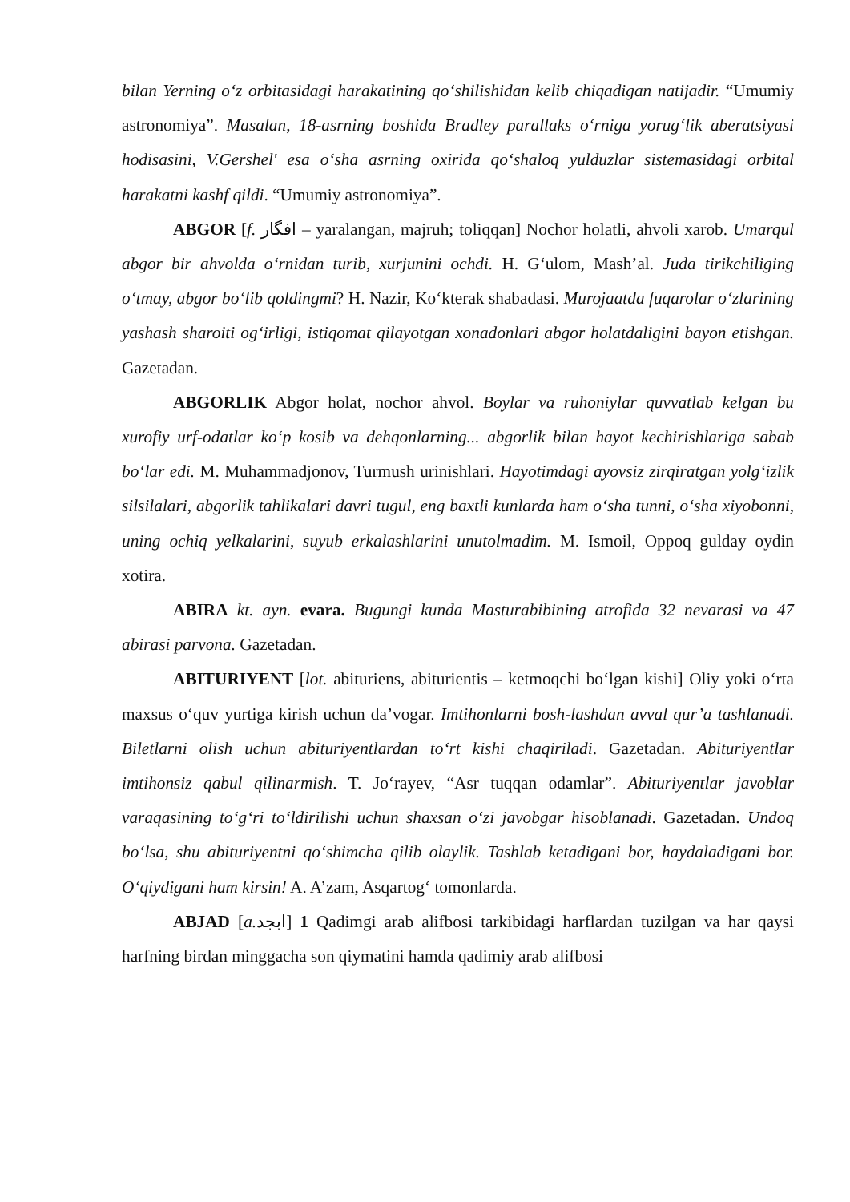bilan Yerning o‘z orbitasidagi harakatining qo‘shilishidan kelib chiqadigan natijadir. “Umumiy astronomiya”. Masalan, 18-asrning boshida Bradley parallaks o‘rniga yorug‘lik aberatsiyasi hodisasini, V.Gershel' esa o‘sha asrning oxirida qo‘shaloq yulduzlar sistemasidagi orbital harakatni kashf qildi. “Umumiy astronomiya”.
ABGOR [f. افگار – yaralangan, majruh; toliqqan] Nochor holatli, ahvoli xarob. Umarqul abgor bir ahvolda o‘rnidan turib, xurjunini ochdi. H. G‘ulom, Mash’al. Juda tirikchiliging o‘tmay, abgor bo‘lib qoldingmi? H. Nazir, Ko‘kterak shabadasi. Murojaatda fuqarolar o‘zlarining yashash sharoiti og‘irligi, istiqomat qilayotgan xonadonlari abgor holatdaligini bayon etishgan. Gazetadan.
ABGORLIK Abgor holat, nochor ahvol. Boylar va ruhoniylar quvvatlab kelgan bu xurofiy urf-odatlar ko‘p kosib va dehqonlarning... abgorlik bilan hayot kechirishlariga sabab bo‘lar edi. M. Muhammadjonov, Turmush urinishlari. Hayotimdagi ayovsiz zirqiratgan yolg‘izlik silsilalari, abgorlik tahlikalari davri tugul, eng baxtli kunlarda ham o‘sha tunni, o‘sha xiyobonni, uning ochiq yelkalarini, suyub erkalashlarini unutolmadim. M. Ismoil, Oppoq gulday oydin xotira.
ABIRA kt. ayn. evara. Bugungi kunda Masturabibining atrofida 32 nevarasi va 47 abirasi parvona. Gazetadan.
ABITURIYENT [lot. abituriens, abiturientis – ketmoqchi bo‘lgan kishi] Oliy yoki o‘rta maxsus o‘quv yurtiga kirish uchun da’vogar. Imtihonlarni bosh-lashdan avval qur’a tashlanadi. Biletlarni olish uchun abituriyentlardan to‘rt kishi chaqiriladi. Gazetadan. Abituriyentlar imtihonsiz qabul qilinarmish. T. Jo‘rayev, “Asr tuqqan odamlar”. Abituriyentlar javoblar varaqasining to‘g‘ri to‘ldirilishi uchun shaxsan o‘zi javobgar hisoblanadi. Gazetadan. Undoq bo‘lsa, shu abituriyentni qo‘shimcha qilib olaylik. Tashlab ketadigani bor, haydaladigani bor. O‘qiydigani ham kirsin! A. A’zam, Asqartog‘ tomonlarda.
ABJAD [a. ابجد] 1 Qadimgi arab alifbosi tarkibidagi harflardan tuzilgan va har qaysi harfning birdan minggacha son qiymatini hamda qadimiy arab alifbosi